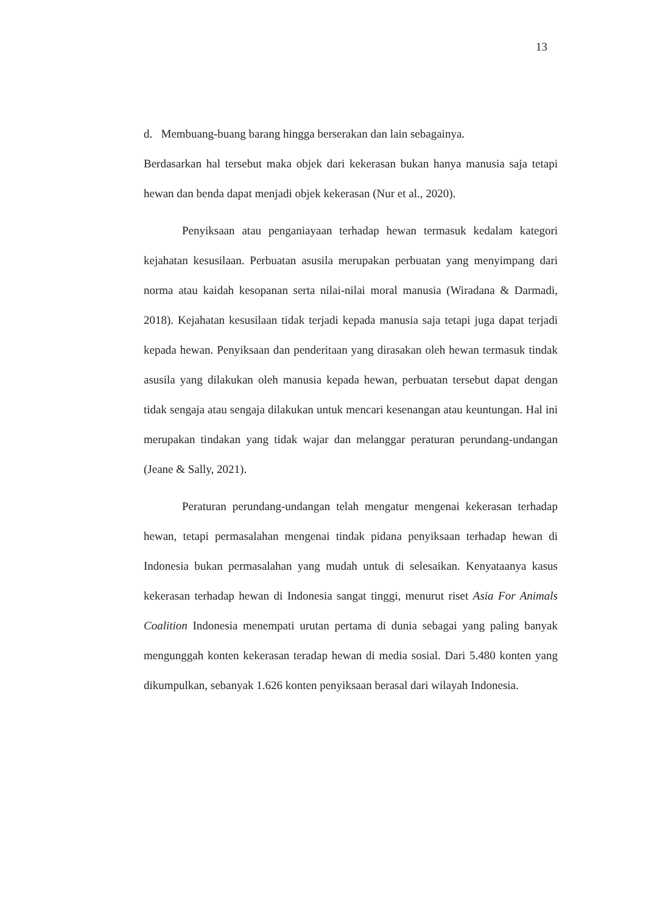13
d. Membuang-buang barang hingga berserakan dan lain sebagainya.
Berdasarkan hal tersebut maka objek dari kekerasan bukan hanya manusia saja tetapi hewan dan benda dapat menjadi objek kekerasan (Nur et al., 2020).
Penyiksaan atau penganiayaan terhadap hewan termasuk kedalam kategori kejahatan kesusilaan. Perbuatan asusila merupakan perbuatan yang menyimpang dari norma atau kaidah kesopanan serta nilai-nilai moral manusia (Wiradana & Darmadi, 2018). Kejahatan kesusilaan tidak terjadi kepada manusia saja tetapi juga dapat terjadi kepada hewan. Penyiksaan dan penderitaan yang dirasakan oleh hewan termasuk tindak asusila yang dilakukan oleh manusia kepada hewan, perbuatan tersebut dapat dengan tidak sengaja atau sengaja dilakukan untuk mencari kesenangan atau keuntungan. Hal ini merupakan tindakan yang tidak wajar dan melanggar peraturan perundang-undangan (Jeane & Sally, 2021).
Peraturan perundang-undangan telah mengatur mengenai kekerasan terhadap hewan, tetapi permasalahan mengenai tindak pidana penyiksaan terhadap hewan di Indonesia bukan permasalahan yang mudah untuk di selesaikan. Kenyataanya kasus kekerasan terhadap hewan di Indonesia sangat tinggi, menurut riset Asia For Animals Coalition Indonesia menempati urutan pertama di dunia sebagai yang paling banyak mengunggah konten kekerasan teradap hewan di media sosial. Dari 5.480 konten yang dikumpulkan, sebanyak 1.626 konten penyiksaan berasal dari wilayah Indonesia.